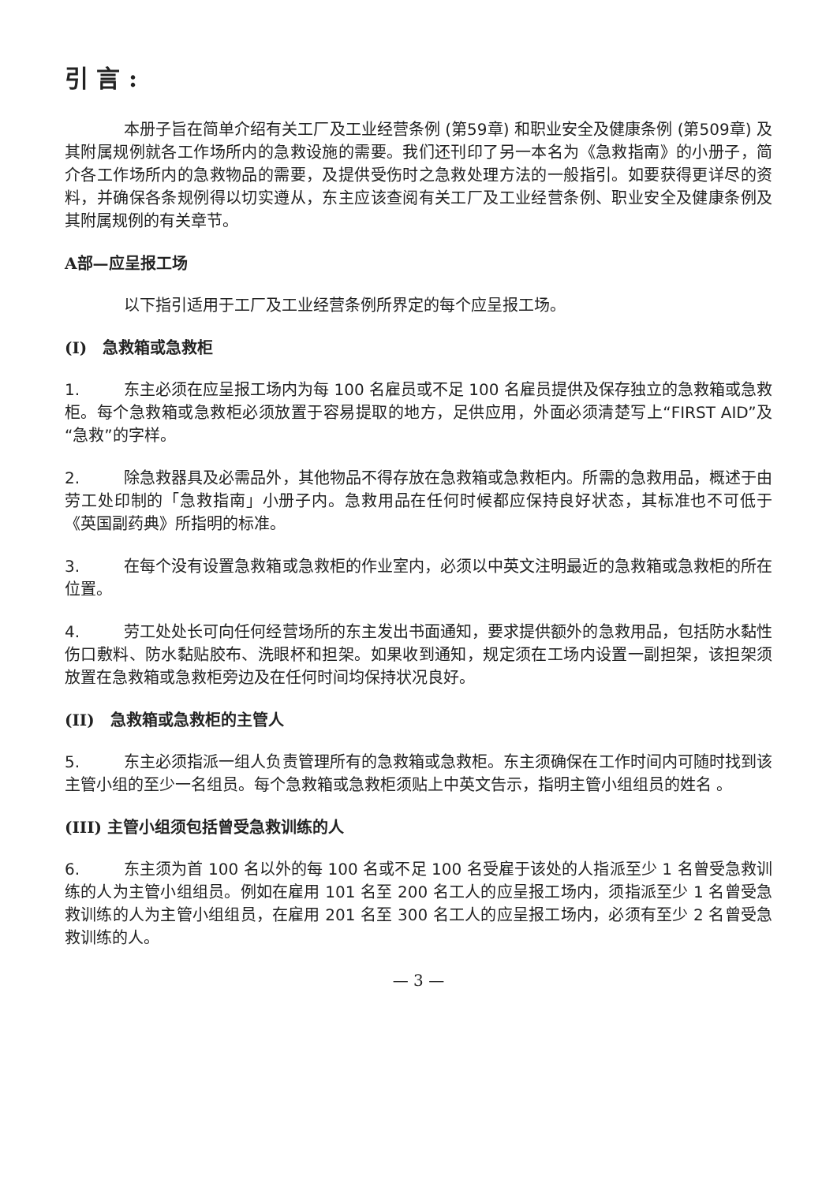引 言 :
本册子旨在简单介绍有关工厂及工业经营条例 (第59章) 和职业安全及健康条例 (第509章) 及其附属规例就各工作场所内的急救设施的需要。我们还刊印了另一本名为《急救指南》的小册子，简介各工作场所内的急救物品的需要，及提供受伤时之急救处理方法的一般指引。如要获得更详尽的资料，并确保各条规例得以切实遵从，东主应该查阅有关工厂及工业经营条例、职业安全及健康条例及其附属规例的有关章节。
A部—应呈报工场
以下指引适用于工厂及工业经营条例所界定的每个应呈报工场。
(I)　急救箱或急救柜
1. 东主必须在应呈报工场内为每 100 名雇员或不足 100 名雇员提供及保存独立的急救箱或急救柜。每个急救箱或急救柜必须放置于容易提取的地方，足供应用，外面必须清楚写上“FIRST AID”及“急救”的字样。
2. 除急救器具及必需品外，其他物品不得存放在急救箱或急救柜内。所需的急救用品，概述于由劳工处印制的「急救指南」小册子内。急救用品在任何时候都应保持良好状态，其标准也不可低于《英国副药典》所指明的标准。
3. 在每个没有设置急救箱或急救柜的作业室内，必须以中英文注明最近的急救箱或急救柜的所在位置。
4. 劳工处处长可向任何经营场所的东主发出书面通知，要求提供额外的急救用品，包括防水黏性伤口敷料、防水黏贴胶布、洗眼杯和担架。如果收到通知，规定须在工场内设置一副担架，该担架须放置在急救箱或急救柜旁边及在任何时间均保持状况良好。
(II)　急救箱或急救柜的主管人
5. 东主必须指派一组人负责管理所有的急救箱或急救柜。东主须确保在工作时间内可随时找到该主管小组的至少一名组员。每个急救箱或急救柜须贴上中英文告示，指明主管小组组员的姓名 。
(III) 主管小组须包括曾受急救训练的人
6. 东主须为首 100 名以外的每 100 名或不足 100 名受雇于该处的人指派至少 1 名曾受急救训练的人为主管小组组员。例如在雇用 101 名至 200 名工人的应呈报工场内，须指派至少 1 名曾受急救训练的人为主管小组组员，在雇用 201 名至 300 名工人的应呈报工场内，必须有至少 2 名曾受急救训练的人。
— 3 —